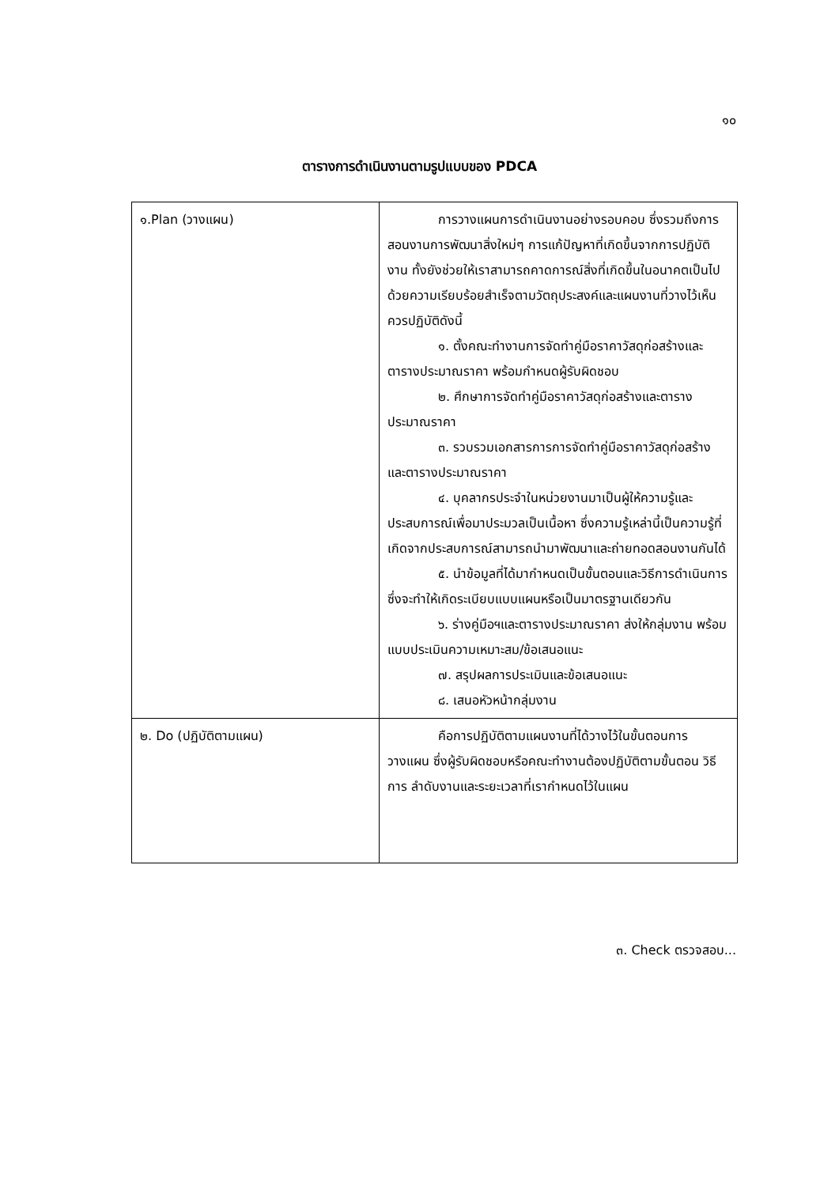๑๐
ตารางการดำเนินงานตามรูปแบบของ PDCA
| ๑.Plan (วางแผน) | การวางแผนการดำเนินงานอย่างรอบคอบ ซึ่งรวมถึงการสอนงานการพัฒนาสิ่งใหม่ๆ การแก้ปัญหาที่เกิดขึ้นจากการปฏิบัติงาน ทั้งยังช่วยให้เราสามารถคาดการณ์สิ่งที่เกิดขึ้นในอนาคตเป็นไปด้วยความเรียบร้อยสำเร็จตามวัตถุประสงค์และแผนงานที่วางไว้เห็นควรปฏิบัติดังนี้ ๑. ตั้งคณะทำงานการจัดทำคู่มือราคาวัสดุก่อสร้างและตารางประมาณราคา พร้อมกำหนดผู้รับผิดชอบ ๒. ศึกษาการจัดทำคู่มือราคาวัสดุก่อสร้างและตารางประมาณราคา ๓. รวบรวมเอกสารการการจัดทำคู่มือราคาวัสดุก่อสร้างและตารางประมาณราคา ๔. บุคลากรประจำในหน่วยงานมาเป็นผู้ให้ความรู้และประสบการณ์เพื่อมาประมวลเป็นเนื้อหา ซึ่งความรู้เหล่านี้เป็นความรู้ที่เกิดจากประสบการณ์สามารถนำมาพัฒนาและถ่ายทอดสอนงานกันได้ ๕. นำข้อมูลที่ได้มากำหนดเป็นขั้นตอนและวิธีการดำเนินการ ซึ่งจะทำให้เกิดระเบียบแบบแผนหรือเป็นมาตรฐานเดียวกัน ๖. ร่างคู่มือฯและตารางประมาณราคา ส่งให้กลุ่มงาน พร้อมแบบประเมินความเหมาะสม/ข้อเสนอแนะ ๗. สรุปผลการประเมินและข้อเสนอแนะ ๘. เสนอหัวหน้ากลุ่มงาน |
| ๒. Do (ปฏิบัติตามแผน) | คือการปฏิบัติตามแผนงานที่ได้วางไว้ในขั้นตอนการวางแผน ซึ่งผู้รับผิดชอบหรือคณะทำงานต้องปฏิบัติตามขั้นตอน วิธีการ ลำดับงานและระยะเวลาที่เรากำหนดไว้ในแผน |
๓. Check ตรวจสอบ...